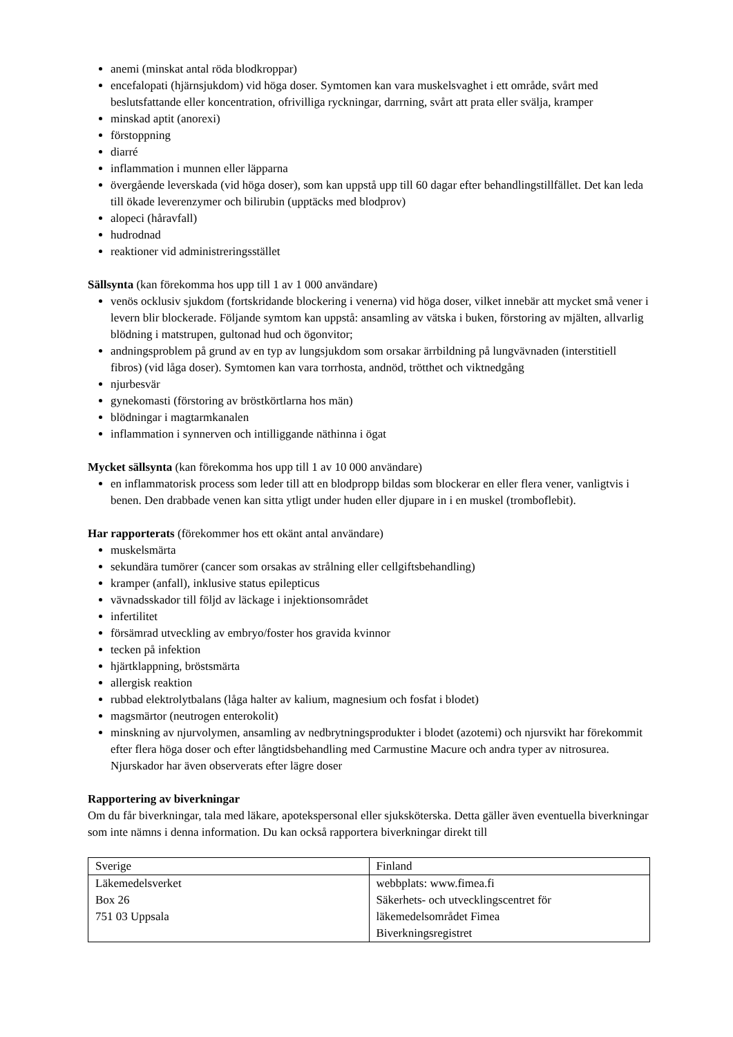anemi (minskat antal röda blodkroppar)
encefalopati (hjärnsjukdom) vid höga doser. Symtomen kan vara muskelsvaghet i ett område, svårt med beslutsfattande eller koncentration, ofrivilliga ryckningar, darrning, svårt att prata eller svälja, kramper
minskad aptit (anorexi)
förstoppning
diarré
inflammation i munnen eller läpparna
övergående leverskada (vid höga doser), som kan uppstå upp till 60 dagar efter behandlingstillfället. Det kan leda till ökade leverenzymer och bilirubin (upptäcks med blodprov)
alopeci (håravfall)
hudrodnad
reaktioner vid administreringsstället
Sällsynta (kan förekomma hos upp till 1 av 1 000 användare)
venös ocklusiv sjukdom (fortskridande blockering i venerna) vid höga doser, vilket innebär att mycket små vener i levern blir blockerade. Följande symtom kan uppstå: ansamling av vätska i buken, förstoring av mjälten, allvarlig blödning i matstrupen, gultonad hud och ögonvitor;
andningsproblem på grund av en typ av lungsjukdom som orsakar ärrbildning på lungvävnaden (interstitiell fibros) (vid låga doser). Symtomen kan vara torrhosta, andnöd, trötthet och viktnedgång
njurbesvär
gynekomasti (förstoring av bröstkörtlarna hos män)
blödningar i magtarmkanalen
inflammation i synnerven och intilliggande näthinna i ögat
Mycket sällsynta (kan förekomma hos upp till 1 av 10 000 användare)
en inflammatorisk process som leder till att en blodpropp bildas som blockerar en eller flera vener, vanligtvis i benen. Den drabbade venen kan sitta ytligt under huden eller djupare in i en muskel (tromboflebit).
Har rapporterats (förekommer hos ett okänt antal användare)
muskelsmärta
sekundära tumörer (cancer som orsakas av strålning eller cellgiftsbehandling)
kramper (anfall), inklusive status epilepticus
vävnadsskador till följd av läckage i injektionsområdet
infertilitet
försämrad utveckling av embryo/foster hos gravida kvinnor
tecken på infektion
hjärtklappning, bröstsmärta
allergisk reaktion
rubbad elektrolytbalans (låga halter av kalium, magnesium och fosfat i blodet)
magsmärtor (neutrogen enterokolit)
minskning av njurvolymen, ansamling av nedbrytningsprodukter i blodet (azotemi) och njursvikt har förekommit efter flera höga doser och efter långtidsbehandling med Carmustine Macure och andra typer av nitrosurea. Njurskador har även observerats efter lägre doser
Rapportering av biverkningar
Om du får biverkningar, tala med läkare, apotekspersonal eller sjuksköterska. Detta gäller även eventuella biverkningar som inte nämns i denna information. Du kan också rapportera biverkningar direkt till
| Sverige | Finland |
| Läkemedelsverket Box 26 751 03 Uppsala | webbplats: www.fimea.fi Säkerhets- och utvecklingscentret för läkemedelsområdet Fimea Biverkningsregistret |